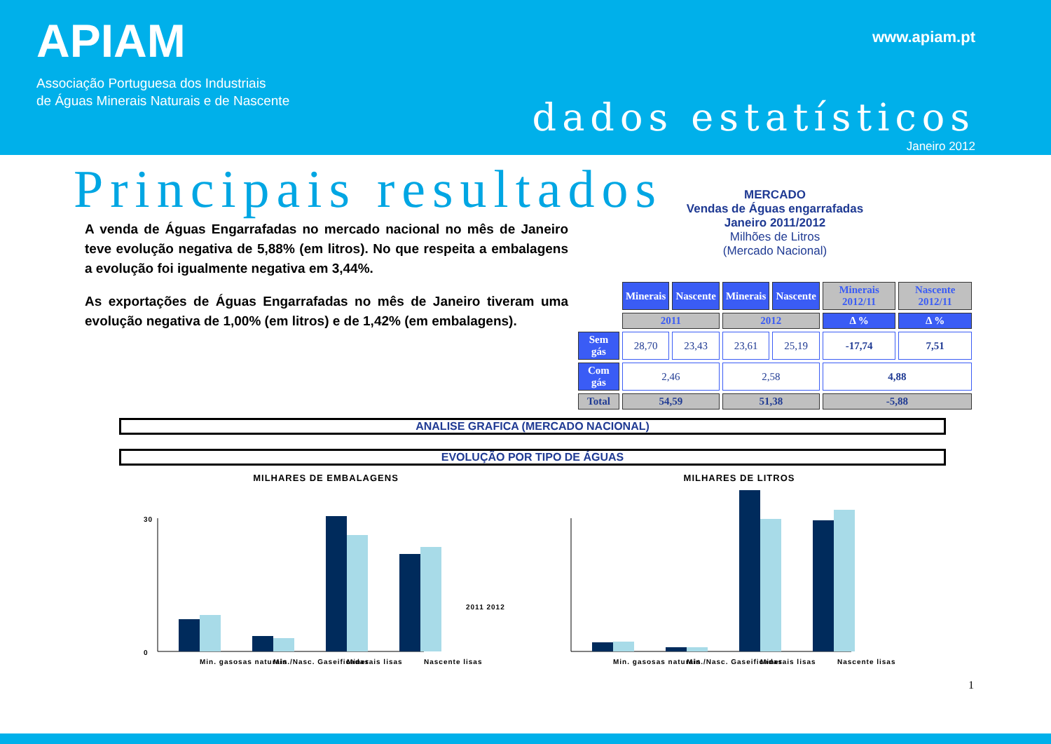APIAM
Associação Portuguesa dos Industriais
de Águas Minerais Naturais e de Nascente
www.apiam.pt
dados estatísticos
Janeiro 2012
Principais resultados
A venda de Águas Engarrafadas no mercado nacional no mês de Janeiro teve evolução negativa de 5,88% (em litros). No que respeita a embalagens a evolução foi igualmente negativa em 3,44%.
As exportações de Águas Engarrafadas no mês de Janeiro tiveram uma evolução negativa de 1,00% (em litros) e de 1,42% (em embalagens).
MERCADO
Vendas de Águas engarrafadas
Janeiro 2011/2012
Milhões de Litros
(Mercado Nacional)
| | Minerais | Nascente | Minerais | Nascente | Minerais 2012/11 | Nascente 2012/11 |
| | 2011 | | 2012 | | Δ % | Δ % |
| Sem gás | 28,70 | 23,43 | 23,61 | 25,19 | -17,74 | 7,51 |
| Com gás | 2,46 | | 2,58 | | 4,88 | |
| Total | 54,59 | | 51,38 | | -5,88 | |
ANALISE GRAFICA (MERCADO NACIONAL)
EVOLUÇÃO POR TIPO DE ÁGUAS
MILHARES DE EMBALAGENS
30
0
Min. gasosas naturais
Min./Nasc. Gaseificadas
Minerais lisas
Nascente lisas
2011 2012
MILHARES DE LITROS
Min. gasosas naturais
Min./Nasc. Gaseificadas
Minerais lisas
Nascente lisas
1